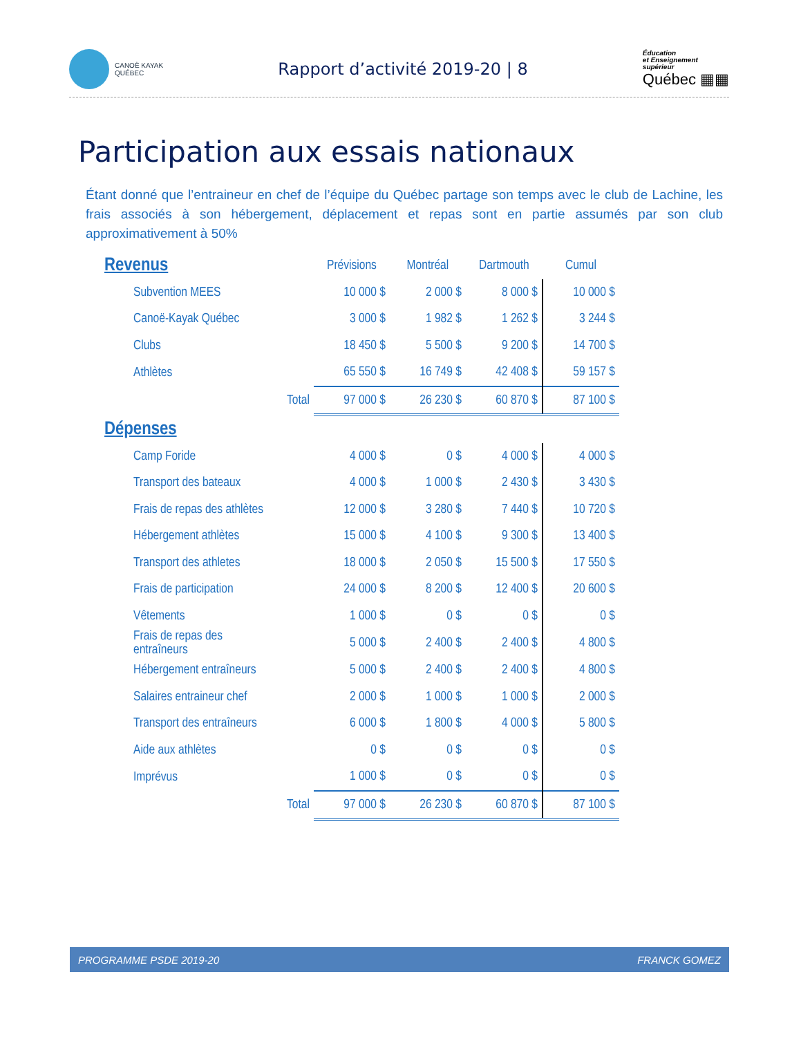CANOË KAYAK
QUÉBEC
Rapport d’activité 2019-20 | 8
Éducation
et Enseignement
supérieur
Québec ▦▦
Participation aux essais nationaux
Étant donné que l’entraineur en chef de l’équipe du Québec partage son temps avec le club de Lachine, les frais associés à son hébergement, déplacement et repas sont en partie assumés par son club approximativement à 50%
| Revenus | | Prévisions | Montréal | Dartmouth | Cumul |
| --- | --- | --- | --- | --- | --- |
| Subvention MEES | | 10 000 $ | 2 000 $ | 8 000 $ | 10 000 $ |
| Canoë-Kayak Québec | | 3 000 $ | 1 982 $ | 1 262 $ | 3 244 $ |
| Clubs | | 18 450 $ | 5 500 $ | 9 200 $ | 14 700 $ |
| Athlètes | | 65 550 $ | 16 749 $ | 42 408 $ | 59 157 $ |
| | Total | 97 000 $ | 26 230 $ | 60 870 $ | 87 100 $ |
| Dépenses | | | | | |
| Camp Foride | | 4 000 $ | 0 $ | 4 000 $ | 4 000 $ |
| Transport des bateaux | | 4 000 $ | 1 000 $ | 2 430 $ | 3 430 $ |
| Frais de repas des athlètes | | 12 000 $ | 3 280 $ | 7 440 $ | 10 720 $ |
| Hébergement athlètes | | 15 000 $ | 4 100 $ | 9 300 $ | 13 400 $ |
| Transport des athletes | | 18 000 $ | 2 050 $ | 15 500 $ | 17 550 $ |
| Frais de participation | | 24 000 $ | 8 200 $ | 12 400 $ | 20 600 $ |
| Vêtements | | 1 000 $ | 0 $ | 0 $ | 0 $ |
| Frais de repas des entraîneurs | | 5 000 $ | 2 400 $ | 2 400 $ | 4 800 $ |
| Hébergement entraîneurs | | 5 000 $ | 2 400 $ | 2 400 $ | 4 800 $ |
| Salaires entraineur chef | | 2 000 $ | 1 000 $ | 1 000 $ | 2 000 $ |
| Transport des entraîneurs | | 6 000 $ | 1 800 $ | 4 000 $ | 5 800 $ |
| Aide aux athlètes | | 0 $ | 0 $ | 0 $ | 0 $ |
| Imprévus | | 1 000 $ | 0 $ | 0 $ | 0 $ |
| | Total | 97 000 $ | 26 230 $ | 60 870 $ | 87 100 $ |
PROGRAMME PSDE 2019-20 FRANCK GOMEZ